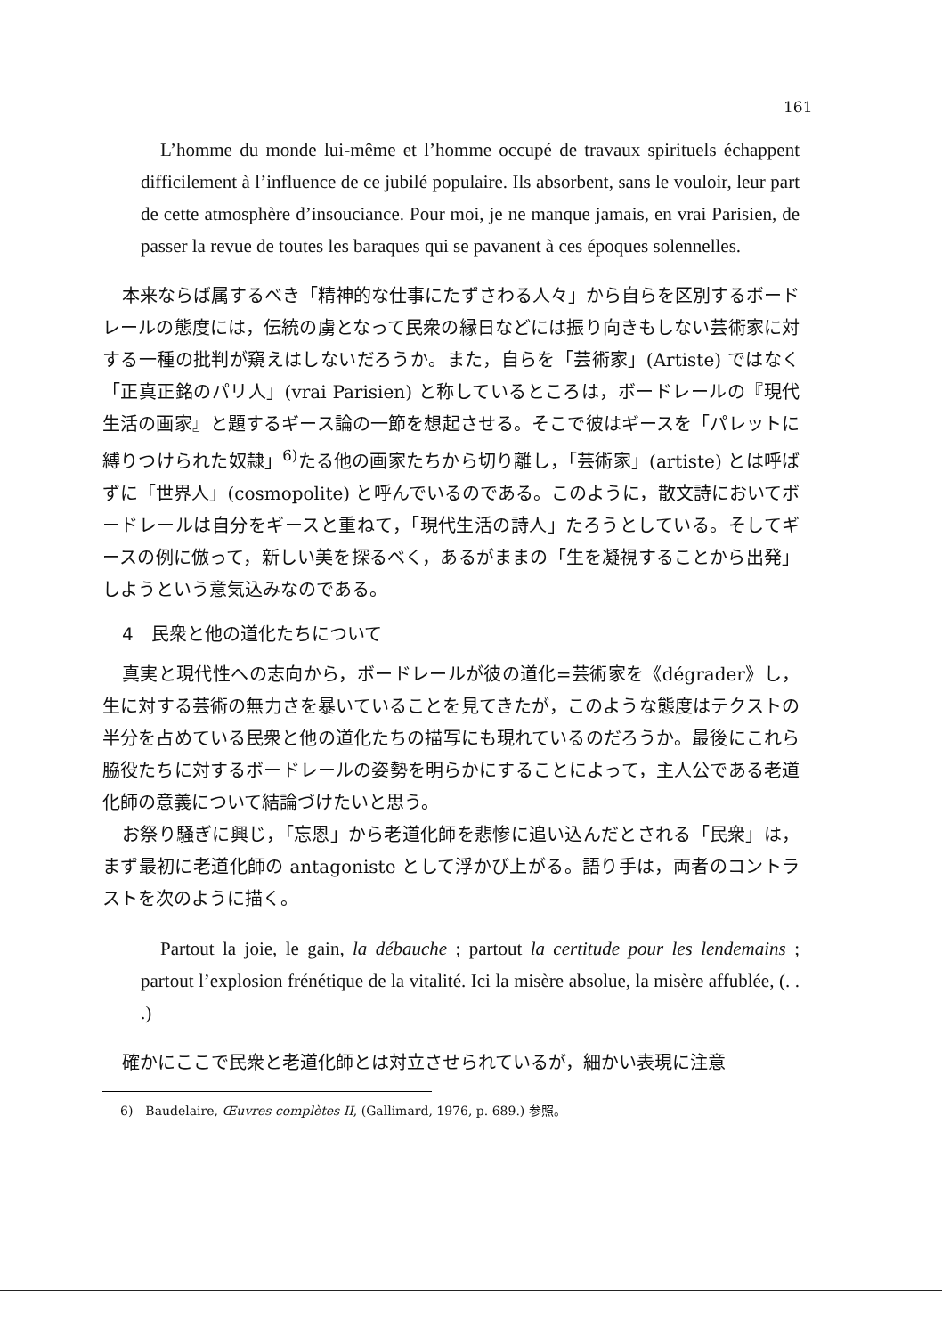161
L’homme du monde lui-même et l’homme occupé de travaux spirituels échappent difficilement à l’influence de ce jubilé populaire. Ils absorbent, sans le vouloir, leur part de cette atmosphère d’insouciance. Pour moi, je ne manque jamais, en vrai Parisien, de passer la revue de toutes les baraques qui se pavanent à ces époques solennelles.
本来ならば属するべき「精神的な仕事にたずさわる人々」から自らを区別するボードレールの態度には，伝統の虜となって民衆の縁日などには振り向きもしない芸術家に対する一種の批判が窺えはしないだろうか。また，自らを「芸術家」(Artiste) ではなく「正真正銘のパリ人」(vrai Parisien) と称しているところは，ボードレールの『現代生活の画家』と題するギース論の一節を想起させる。そこで彼はギースを「パレットに縛りつけられた奴隷」<sup>6)</sup>たる他の画家たちから切り離し，「芸術家」(artiste) とは呼ばずに「世界人」(cosmopolite) と呼んでいるのである。このように，散文詩においてボードレールは自分をギースと重ねて，「現代生活の詩人」たろうとしている。そしてギースの例に倣って，新しい美を探るべく，あるがままの「生を凝視することから出発」しようという意気込みなのである。
4　民衆と他の道化たちについて
真実と現代性への志向から，ボードレールが彼の道化=芸術家を《dégrader》し，生に対する芸術の無力さを暴いていることを見てきたが，このような態度はテクストの半分を占めている民衆と他の道化たちの描写にも現れているのだろうか。最後にこれら脇役たちに対するボードレールの姿勢を明らかにすることによって，主人公である老道化師の意義について結論づけたいと思う。
お祭り騒ぎに興じ，「忘恩」から老道化師を悲惨に追い込んだとされる「民衆」は，まず最初に老道化師の antagoniste として浮かび上がる。語り手は，両者のコントラストを次のように描く。
Partout la joie, le gain, la débauche ; partout la certitude pour les lendemains ; partout l’explosion frénétique de la vitalité. Ici la misère absolue, la misère affublée, (. . .)
確かにここで民衆と老道化師とは対立させられているが，細かい表現に注意
6)　Baudelaire, Œuvres complètes II, (Gallimard, 1976, p. 689.) 参照。